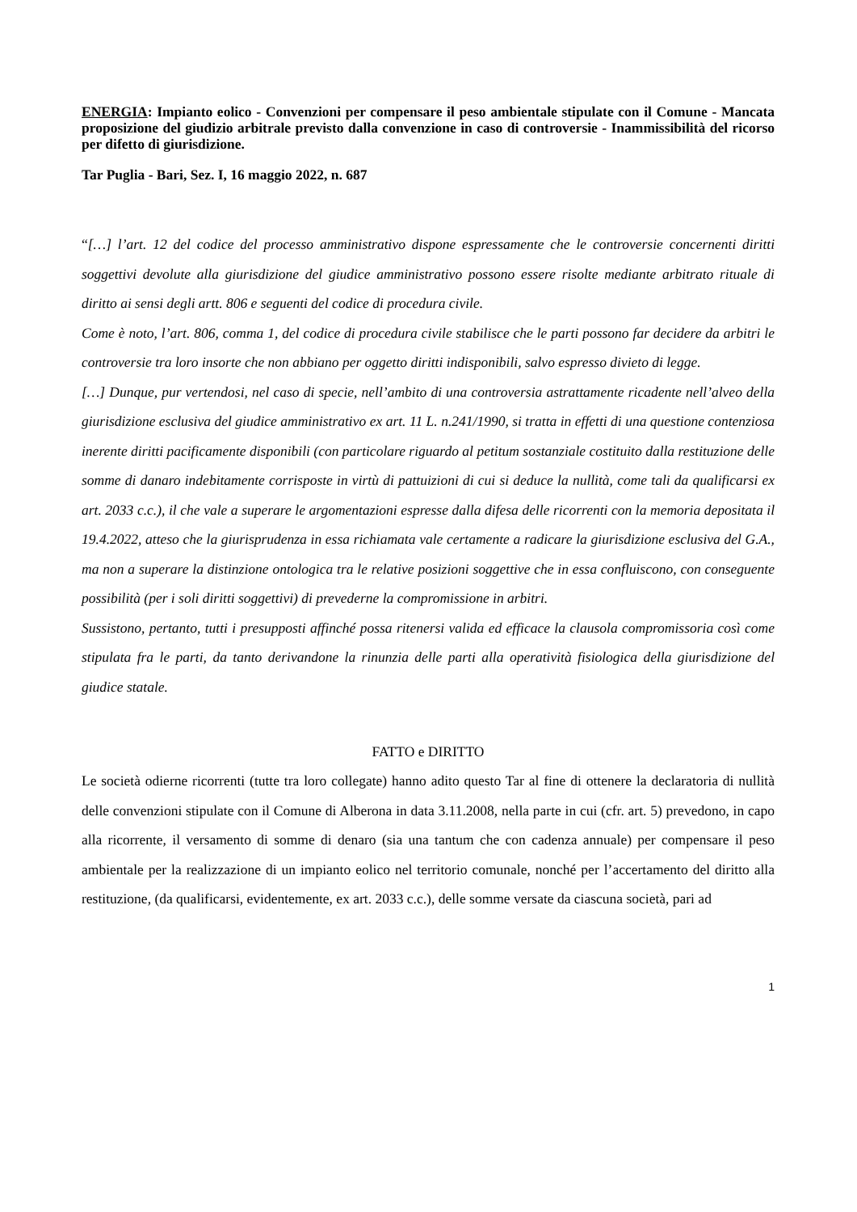ENERGIA: Impianto eolico - Convenzioni per compensare il peso ambientale stipulate con il Comune - Mancata proposizione del giudizio arbitrale previsto dalla convenzione in caso di controversie - Inammissibilità del ricorso per difetto di giurisdizione.
Tar Puglia - Bari, Sez. I, 16 maggio 2022, n. 687
“[…] l’art. 12 del codice del processo amministrativo dispone espressamente che le controversie concernenti diritti soggettivi devolute alla giurisdizione del giudice amministrativo possono essere risolte mediante arbitrato rituale di diritto ai sensi degli artt. 806 e seguenti del codice di procedura civile.
Come è noto, l’art. 806, comma 1, del codice di procedura civile stabilisce che le parti possono far decidere da arbitri le controversie tra loro insorte che non abbiano per oggetto diritti indisponibili, salvo espresso divieto di legge.
[…] Dunque, pur vertendosi, nel caso di specie, nell’ambito di una controversia astrattamente ricadente nell’alveo della giurisdizione esclusiva del giudice amministrativo ex art. 11 L. n.241/1990, si tratta in effetti di una questione contenziosa inerente diritti pacificamente disponibili (con particolare riguardo al petitum sostanziale costituito dalla restituzione delle somme di danaro indebitamente corrisposte in virtù di pattuizioni di cui si deduce la nullità, come tali da qualificarsi ex art. 2033 c.c.), il che vale a superare le argomentazioni espresse dalla difesa delle ricorrenti con la memoria depositata il 19.4.2022, atteso che la giurisprudenza in essa richiamata vale certamente a radicare la giurisdizione esclusiva del G.A., ma non a superare la distinzione ontologica tra le relative posizioni soggettive che in essa confluiscono, con conseguente possibilità (per i soli diritti soggettivi) di prevederne la compromissione in arbitri.
Sussistono, pertanto, tutti i presupposti affinché possa ritenersi valida ed efficace la clausola compromissoria così come stipulata fra le parti, da tanto derivandone la rinunzia delle parti alla operatività fisiologica della giurisdizione del giudice statale.
FATTO e DIRITTO
Le società odierne ricorrenti (tutte tra loro collegate) hanno adito questo Tar al fine di ottenere la declaratoria di nullità delle convenzioni stipulate con il Comune di Alberona in data 3.11.2008, nella parte in cui (cfr. art. 5) prevedono, in capo alla ricorrente, il versamento di somme di denaro (sia una tantum che con cadenza annuale) per compensare il peso ambientale per la realizzazione di un impianto eolico nel territorio comunale, nonché per l’accertamento del diritto alla restituzione, (da qualificarsi, evidentemente, ex art. 2033 c.c.), delle somme versate da ciascuna società, pari ad
1